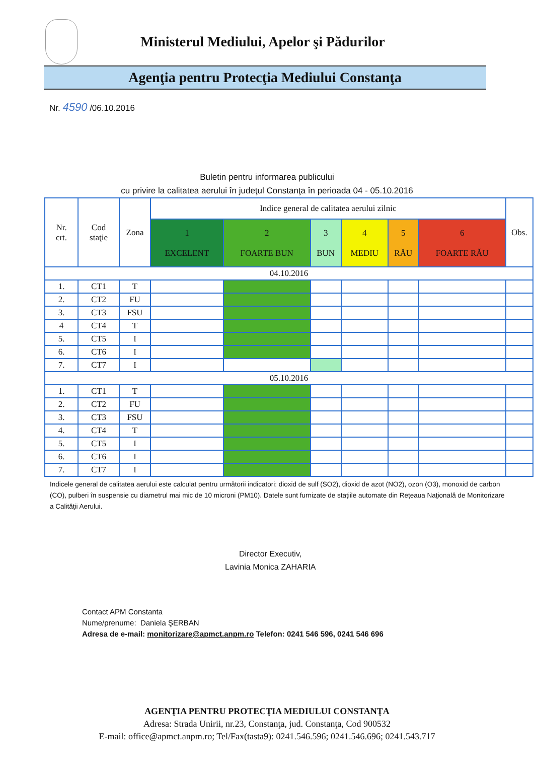Ministerul Mediului, Apelor şi Pădurilor
Agenţia pentru Protecţia Mediului Constanţa
Nr. 4590 /06.10.2016
Buletin pentru informarea publicului
cu privire la calitatea aerului în judeţul Constanţa în perioada 04 - 05.10.2016
| Nr. crt. | Cod staţie | Zona | Indice general de calitatea aerului zilnic | | | | | | Obs. |
| --- | --- | --- | --- | --- | --- | --- | --- | --- | --- |
| | | | 1 EXCELENT | 2 FOARTE BUN | 3 BUN | 4 MEDIU | 5 RĂU | 6 FOARTE RĂU | |
| 04.10.2016 | | | | | | | | | |
| 1. | CT1 | T | | | | | | | |
| 2. | CT2 | FU | | | | | | | |
| 3. | CT3 | FSU | | | | | | | |
| 4 | CT4 | T | | | | | | | |
| 5. | CT5 | I | | | | | | | |
| 6. | CT6 | I | | | | | | | |
| 7. | CT7 | I | | | | | | | |
| 05.10.2016 | | | | | | | | | |
| 1. | CT1 | T | | | | | | | |
| 2. | CT2 | FU | | | | | | | |
| 3. | CT3 | FSU | | | | | | | |
| 4. | CT4 | T | | | | | | | |
| 5. | CT5 | I | | | | | | | |
| 6. | CT6 | I | | | | | | | |
| 7. | CT7 | I | | | | | | | |
Indicele general de calitatea aerului este calculat pentru următorii indicatori: dioxid de sulf (SO2), dioxid de azot (NO2), ozon (O3), monoxid de carbon (CO), pulberi în suspensie cu diametrul mai mic de 10 microni (PM10). Datele sunt furnizate de staţiile automate din Reţeaua Naţională de Monitorizare a Calităţii Aerului.
Director Executiv,
Lavinia Monica ZAHARIA
Contact APM Constanta
Nume/prenume: Daniela ŞERBAN
Adresa de e-mail: monitorizare@apmct.anpm.ro Telefon: 0241 546 596, 0241 546 696
AGENŢIA PENTRU PROTECŢIA MEDIULUI CONSTANŢA
Adresa: Strada Unirii, nr.23, Constanţa, jud. Constanţa, Cod 900532
E-mail: office@apmct.anpm.ro; Tel/Fax(tasta9): 0241.546.596; 0241.546.696; 0241.543.717